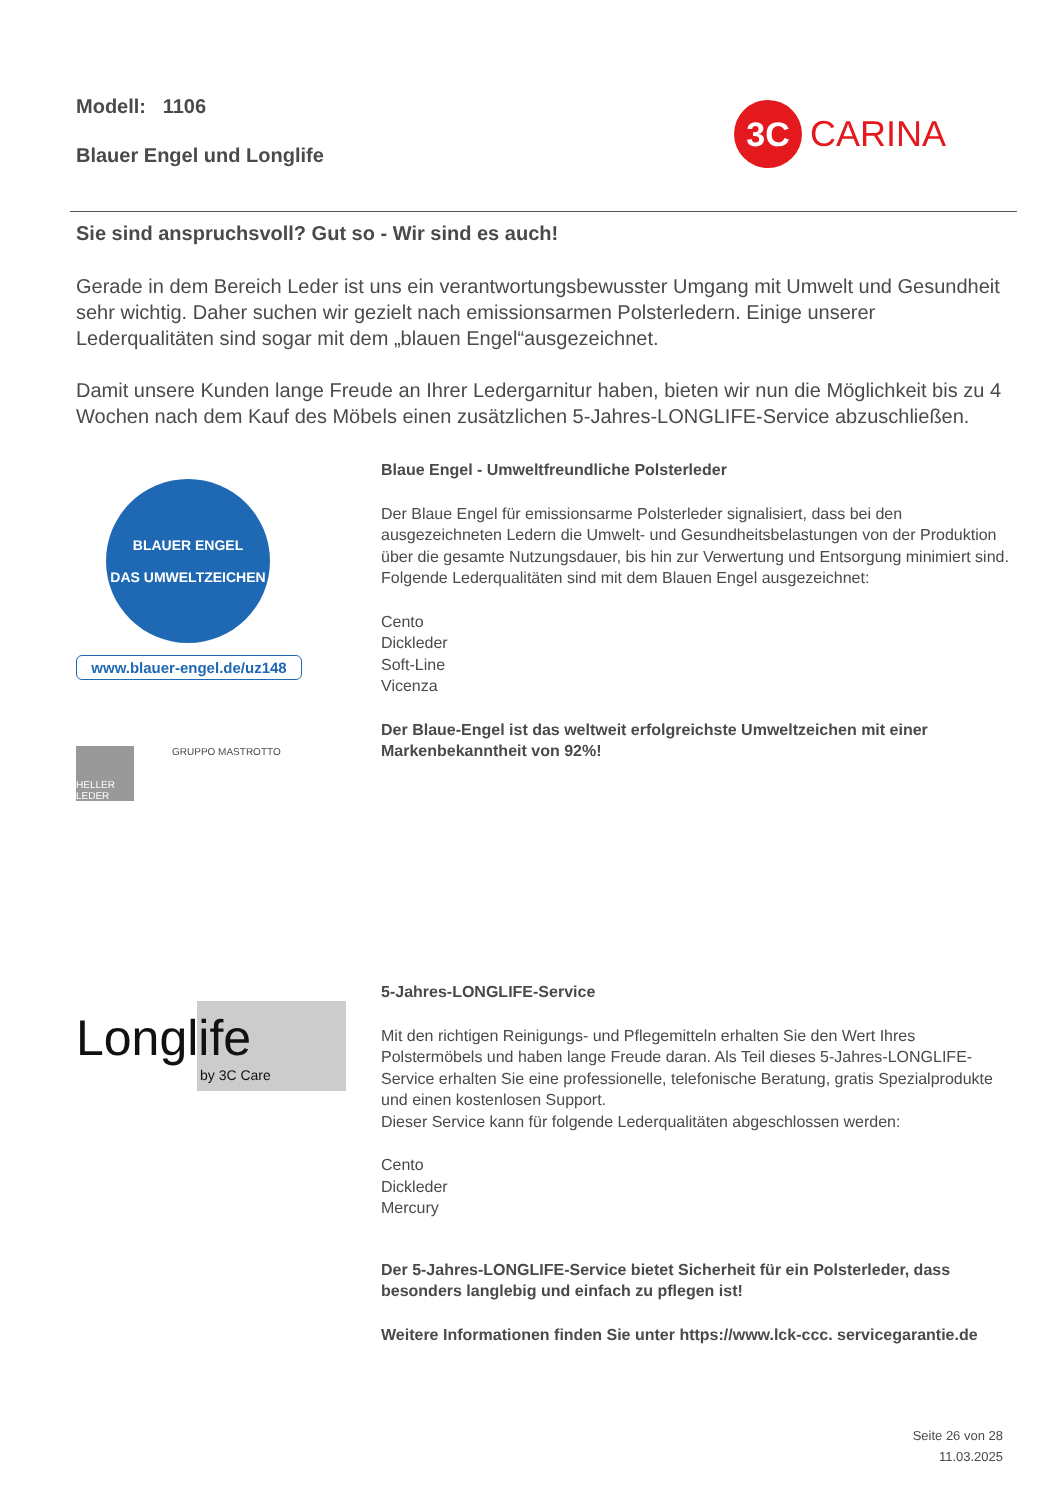Modell: 1106
Blauer Engel und Longlife
3C
CARINA
Sie sind anspruchsvoll? Gut so - Wir sind es auch!
Gerade in dem Bereich Leder ist uns ein verantwortungsbewusster Umgang mit Umwelt und Gesundheit sehr wichtig. Daher suchen wir gezielt nach emissionsarmen Polsterledern. Einige unserer Lederqualitäten sind sogar mit dem „blauen Engel“ausgezeichnet.
Damit unsere Kunden lange Freude an Ihrer Ledergarnitur haben, bieten wir nun die Möglichkeit bis zu 4 Wochen nach dem Kauf des Möbels einen zusätzlichen 5-Jahres-LONGLIFE-Service abzuschließen.
BLAUER ENGEL
DAS UMWELTZEICHEN
www.blauer-engel.de/uz148
HELLER LEDER
GRUPPO MASTROTTO
Blaue Engel - Umweltfreundliche Polsterleder
Der Blaue Engel für emissionsarme Polsterleder signalisiert, dass bei den ausgezeichneten Ledern die Umwelt- und Gesundheitsbelastungen von der Produktion über die gesamte Nutzungsdauer, bis hin zur Verwertung und Entsorgung minimiert sind.
Folgende Lederqualitäten sind mit dem Blauen Engel ausgezeichnet:
Cento
Dickleder
Soft-Line
Vicenza
Der Blaue-Engel ist das weltweit erfolgreichste Umweltzeichen mit einer Markenbekanntheit von 92%!
Longlife
by 3C Care
5-Jahres-LONGLIFE-Service
Mit den richtigen Reinigungs- und Pflegemitteln erhalten Sie den Wert Ihres Polstermöbels und haben lange Freude daran. Als Teil dieses 5-Jahres-LONGLIFE-Service erhalten Sie eine professionelle, telefonische Beratung, gratis Spezialprodukte und einen kostenlosen Support.
Dieser Service kann für folgende Lederqualitäten abgeschlossen werden:
Cento
Dickleder
Mercury
Der 5-Jahres-LONGLIFE-Service bietet Sicherheit für ein Polsterleder, dass besonders langlebig und einfach zu pflegen ist!
Weitere Informationen finden Sie unter https://www.lck-ccc. servicegarantie.de
Seite 26 von 28
11.03.2025